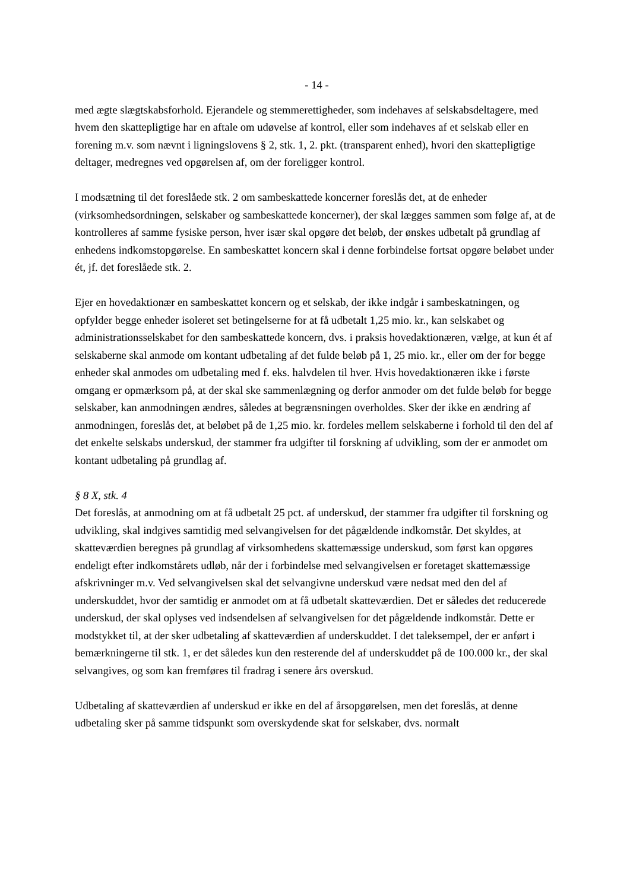- 14 -
med ægte slægtskabsforhold. Ejerandele og stemmerettigheder, som indehaves af selskabsdeltagere, med hvem den skattepligtige har en aftale om udøvelse af kontrol, eller som indehaves af et selskab eller en forening m.v. som nævnt i ligningslovens § 2, stk. 1, 2. pkt. (transparent enhed), hvori den skattepligtige deltager, medregnes ved opgørelsen af, om der foreligger kontrol.
I modsætning til det foreslåede stk. 2 om sambeskattede koncerner foreslås det, at de enheder (virksomhedsordningen, selskaber og sambeskattede koncerner), der skal lægges sammen som følge af, at de kontrolleres af samme fysiske person, hver især skal opgøre det beløb, der ønskes udbetalt på grundlag af enhedens indkomstopgørelse. En sambeskattet koncern skal i denne forbindelse fortsat opgøre beløbet under ét, jf. det foreslåede stk. 2.
Ejer en hovedaktionær en sambeskattet koncern og et selskab, der ikke indgår i sambeskatningen, og opfylder begge enheder isoleret set betingelserne for at få udbetalt 1,25 mio. kr., kan selskabet og administrationsselskabet for den sambeskattede koncern, dvs. i praksis hovedaktionæren, vælge, at kun ét af selskaberne skal anmode om kontant udbetaling af det fulde beløb på 1, 25 mio. kr., eller om der for begge enheder skal anmodes om udbetaling med f. eks. halvdelen til hver. Hvis hovedaktionæren ikke i første omgang er opmærksom på, at der skal ske sammenlægning og derfor anmoder om det fulde beløb for begge selskaber, kan anmodningen ændres, således at begrænsningen overholdes. Sker der ikke en ændring af anmodningen, foreslås det, at beløbet på de 1,25 mio. kr. fordeles mellem selskaberne i forhold til den del af det enkelte selskabs underskud, der stammer fra udgifter til forskning af udvikling, som der er anmodet om kontant udbetaling på grundlag af.
§ 8 X, stk. 4
Det foreslås, at anmodning om at få udbetalt 25 pct. af underskud, der stammer fra udgifter til forskning og udvikling, skal indgives samtidig med selvangivelsen for det pågældende indkomstår. Det skyldes, at skatteværdien beregnes på grundlag af virksomhedens skattemæssige underskud, som først kan opgøres endeligt efter indkomstårets udløb, når der i forbindelse med selvangivelsen er foretaget skattemæssige afskrivninger m.v. Ved selvangivelsen skal det selvangivne underskud være nedsat med den del af underskuddet, hvor der samtidig er anmodet om at få udbetalt skatteværdien. Det er således det reducerede underskud, der skal oplyses ved indsendelsen af selvangivelsen for det pågældende indkomstår. Dette er modstykket til, at der sker udbetaling af skatteværdien af underskuddet. I det taleksempel, der er anført i bemærkningerne til stk. 1, er det således kun den resterende del af underskuddet på de 100.000 kr., der skal selvangives, og som kan fremføres til fradrag i senere års overskud.
Udbetaling af skatteværdien af underskud er ikke en del af årsopgørelsen, men det foreslås, at denne udbetaling sker på samme tidspunkt som overskydende skat for selskaber, dvs. normalt